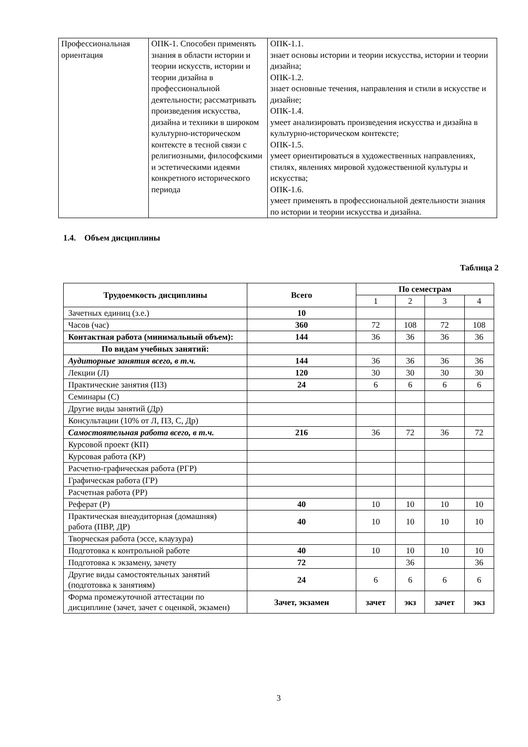| Профессиональная ориентация | ОПК-1. Способен применять знания в области истории и теории искусств, истории и теории дизайна в профессиональной деятельности; рассматривать произведения искусства, дизайна и техники в широком культурно-историческом контексте в тесной связи с религиозными, философскими и эстетическими идеями конкретного исторического периода | ОПК-1.1. знает основы истории и теории искусства, истории и теории дизайна; ОПК-1.2. знает основные течения, направления и стили в искусстве и дизайне; ОПК-1.4. умеет анализировать произведения искусства и дизайна в культурно-историческом контексте; ОПК-1.5. умеет ориентироваться в художественных направлениях, стилях, явлениях мировой художественной культуры и искусства; ОПК-1.6. умеет применять в профессиональной деятельности знания по истории и теории искусства и дизайна. |
1.4. Объем дисциплины
Таблица 2
| Трудоемкость дисциплины | Всего | По семестрам | | | |
| --- | --- | --- | --- | --- | --- |
| | | 1 | 2 | 3 | 4 |
| Зачетных единиц (з.е.) | 10 | | | | |
| Часов (час) | 360 | 72 | 108 | 72 | 108 |
| Контактная работа (минимальный объем): | 144 | 36 | 36 | 36 | 36 |
| По видам учебных занятий: | | | | | |
| Аудиторные занятия всего, в т.ч. | 144 | 36 | 36 | 36 | 36 |
| Лекции (Л) | 120 | 30 | 30 | 30 | 30 |
| Практические занятия (ПЗ) | 24 | 6 | 6 | 6 | 6 |
| Семинары (С) | | | | | |
| Другие виды занятий (Др) | | | | | |
| Консультации (10% от Л, ПЗ, С, Др) | | | | | |
| Самостоятельная работа всего, в т.ч. | 216 | 36 | 72 | 36 | 72 |
| Курсовой проект (КП) | | | | | |
| Курсовая работа (КР) | | | | | |
| Расчетно-графическая работа (РГР) | | | | | |
| Графическая работа (ГР) | | | | | |
| Расчетная работа (РР) | | | | | |
| Реферат (Р) | 40 | 10 | 10 | 10 | 10 |
| Практическая внеаудиторная (домашняя) работа (ПВР, ДР) | 40 | 10 | 10 | 10 | 10 |
| Творческая работа (эссе, клаузура) | | | | | |
| Подготовка к контрольной работе | 40 | 10 | 10 | 10 | 10 |
| Подготовка к экзамену, зачету | 72 | | 36 | | 36 |
| Другие виды самостоятельных занятий (подготовка к занятиям) | 24 | 6 | 6 | 6 | 6 |
| Форма промежуточной аттестации по дисциплине (зачет, зачет с оценкой, экзамен) | Зачет, экзамен | зачет | экз | зачет | экз |
3